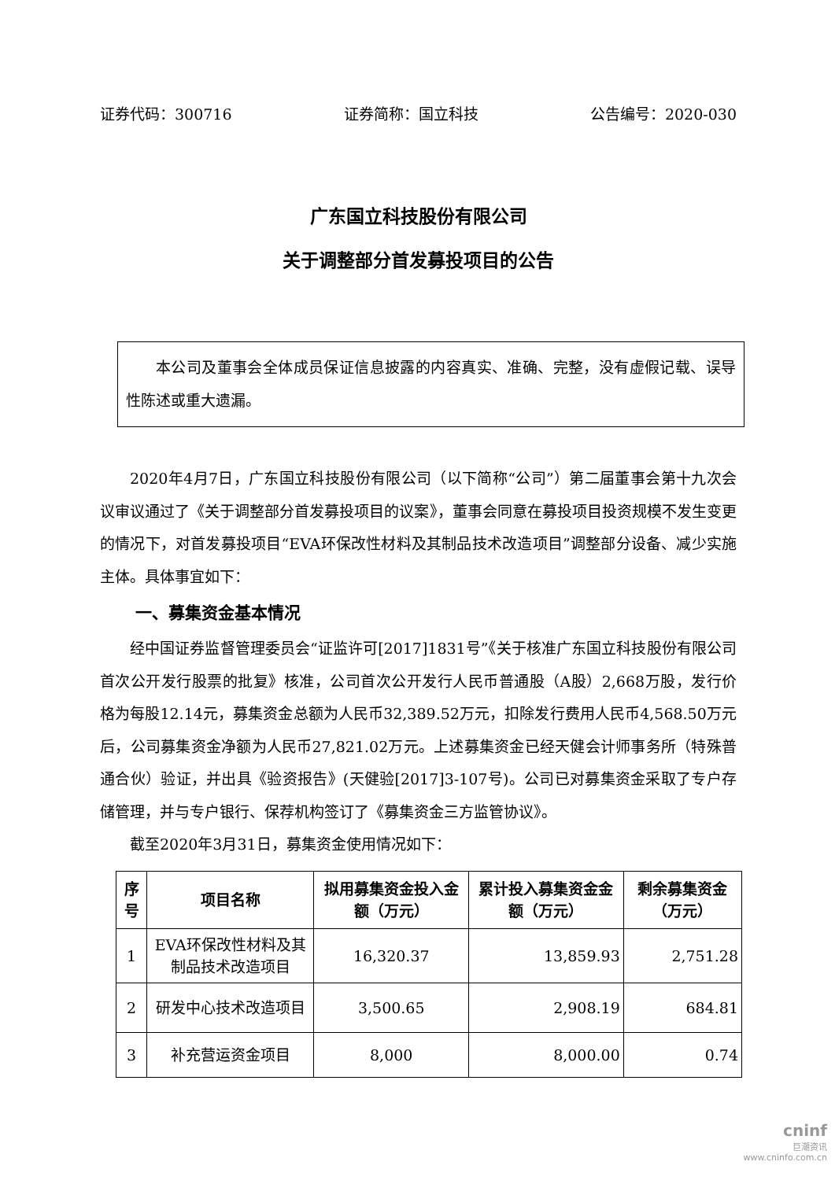证券代码：300716 证券简称：国立科技 公告编号：2020-030
广东国立科技股份有限公司
关于调整部分首发募投项目的公告
本公司及董事会全体成员保证信息披露的内容真实、准确、完整，没有虚假记载、误导性陈述或重大遗漏。
2020年4月7日，广东国立科技股份有限公司（以下简称“公司”）第二届董事会第十九次会议审议通过了《关于调整部分首发募投项目的议案》，董事会同意在募投项目投资规模不发生变更的情况下，对首发募投项目“EVA环保改性材料及其制品技术改造项目”调整部分设备、减少实施主体。具体事宜如下：
一、募集资金基本情况
经中国证券监督管理委员会“证监许可[2017]1831号”《关于核准广东国立科技股份有限公司首次公开发行股票的批复》核准，公司首次公开发行人民币普通股（A股）2,668万股，发行价格为每股12.14元，募集资金总额为人民币32,389.52万元，扣除发行费用人民币4,568.50万元后，公司募集资金净额为人民币27,821.02万元。上述募集资金已经天健会计师事务所（特殊普通合伙）验证，并出具《验资报告》(天健验[2017]3-107号)。公司已对募集资金采取了专户存储管理，并与专户银行、保荐机构签订了《募集资金三方监管协议》。
截至2020年3月31日，募集资金使用情况如下：
| 序号 | 项目名称 | 拟用募集资金投入金额（万元） | 累计投入募集资金金额（万元） | 剩余募集资金（万元） |
| --- | --- | --- | --- | --- |
| 1 | EVA环保改性材料及其制品技术改造项目 | 16,320.37 | 13,859.93 | 2,751.28 |
| 2 | 研发中心技术改造项目 | 3,500.65 | 2,908.19 | 684.81 |
| 3 | 补充营运资金项目 | 8,000 | 8,000.00 | 0.74 |
cninf
巨潮资讯
www.cninfo.com.cn